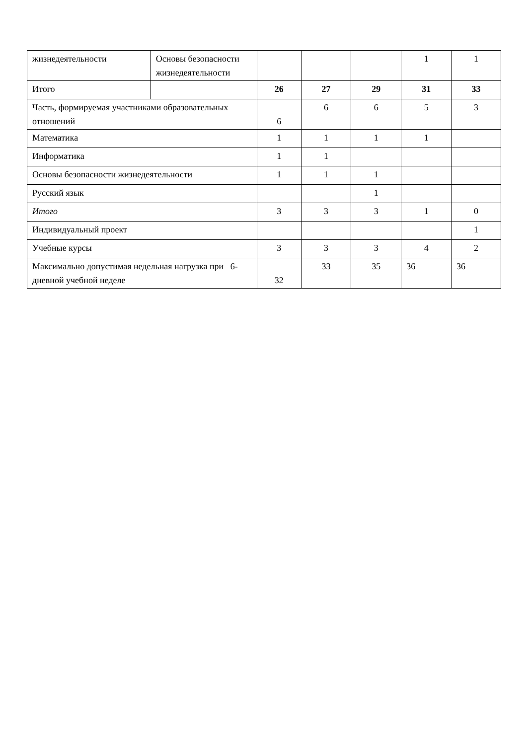| жизнедеятельности | Основы безопасности жизнедеятельности | | | | 1 | 1 |
| Итого | | 26 | 27 | 29 | 31 | 33 |
| Часть, формируемая участниками образовательных отношений | | 6 | 6 | 6 | 5 | 3 |
| Математика | | 1 | 1 | 1 | 1 | |
| Информатика | | 1 | 1 | | | |
| Основы безопасности жизнедеятельности | | 1 | 1 | 1 | | |
| Русский язык | | | | 1 | | |
| Итого | | 3 | 3 | 3 | 1 | 0 |
| Индивидуальный проект | | | | | | 1 |
| Учебные курсы | | 3 | 3 | 3 | 4 | 2 |
| Максимально допустимая недельная нагрузка при 6-дневной учебной неделе | | 32 | 33 | 35 | 36 | 36 |